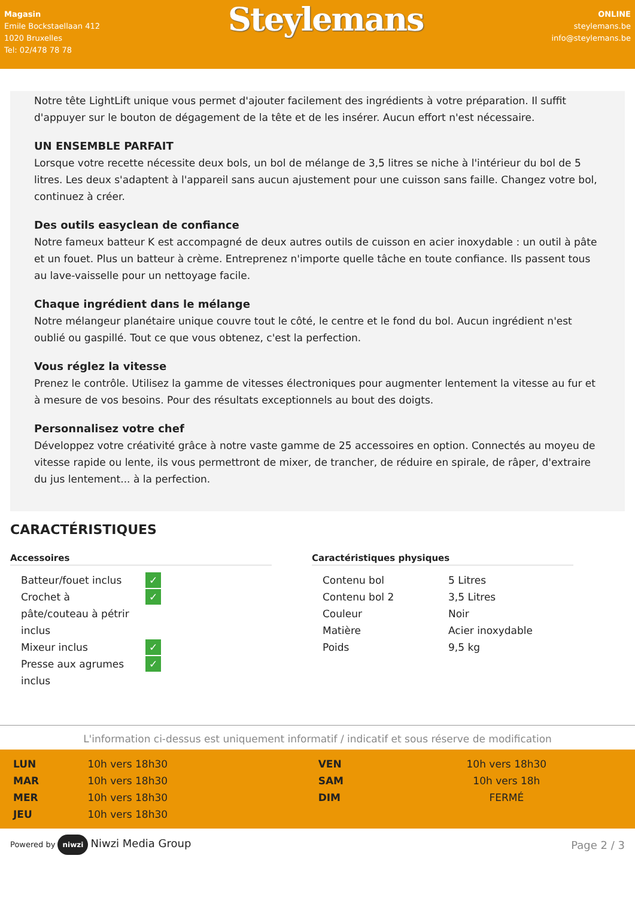Magasin
Emile Bockstaellaan 412
1020 Bruxelles
Tel: 02/478 78 78
Steylemans
ONLINE
steylemans.be
info@steylemans.be
Notre tête LightLift unique vous permet d'ajouter facilement des ingrédients à votre préparation. Il suffit d'appuyer sur le bouton de dégagement de la tête et de les insérer. Aucun effort n'est nécessaire.
UN ENSEMBLE PARFAIT
Lorsque votre recette nécessite deux bols, un bol de mélange de 3,5 litres se niche à l'intérieur du bol de 5 litres. Les deux s'adaptent à l'appareil sans aucun ajustement pour une cuisson sans faille. Changez votre bol, continuez à créer.
Des outils easyclean de confiance
Notre fameux batteur K est accompagné de deux autres outils de cuisson en acier inoxydable : un outil à pâte et un fouet. Plus un batteur à crème. Entreprenez n'importe quelle tâche en toute confiance. Ils passent tous au lave-vaisselle pour un nettoyage facile.
Chaque ingrédient dans le mélange
Notre mélangeur planétaire unique couvre tout le côté, le centre et le fond du bol. Aucun ingrédient n'est oublié ou gaspillé. Tout ce que vous obtenez, c'est la perfection.
Vous réglez la vitesse
Prenez le contrôle. Utilisez la gamme de vitesses électroniques pour augmenter lentement la vitesse au fur et à mesure de vos besoins. Pour des résultats exceptionnels au bout des doigts.
Personnalisez votre chef
Développez votre créativité grâce à notre vaste gamme de 25 accessoires en option. Connectés au moyeu de vitesse rapide ou lente, ils vous permettront de mixer, de trancher, de réduire en spirale, de râper, d'extraire du jus lentement... à la perfection.
CARACTÉRISTIQUES
Accessoires
| Batteur/fouet inclus | ✓ |
| Crochet à pâte/couteau à pétrir inclus | ✓ |
| Mixeur inclus | ✓ |
| Presse aux agrumes inclus | ✓ |
Caractéristiques physiques
| Contenu bol | 5 Litres |
| Contenu bol 2 | 3,5 Litres |
| Couleur | Noir |
| Matière | Acier inoxydable |
| Poids | 9,5 kg |
L'information ci-dessus est uniquement informatif / indicatif et sous réserve de modification
| LUN | 10h vers 18h30 | VEN | 10h vers 18h30 |
| MAR | 10h vers 18h30 | SAM | 10h vers 18h |
| MER | 10h vers 18h30 | DIM | FERMÉ |
| JEU | 10h vers 18h30 | | |
Powered by niwzi Niwzi Media Group
Page 2 / 3